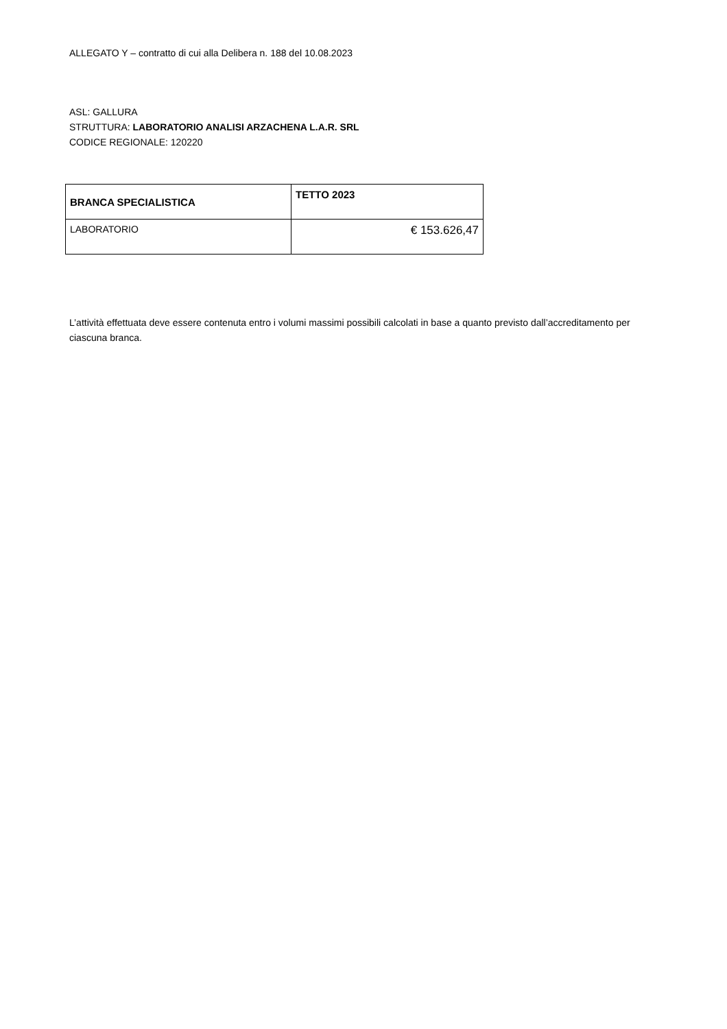ALLEGATO Y – contratto di cui alla Delibera n. 188 del 10.08.2023
ASL: GALLURA
STRUTTURA: LABORATORIO ANALISI ARZACHENA L.A.R. SRL
CODICE REGIONALE: 120220
| BRANCA SPECIALISTICA | TETTO 2023 |
| --- | --- |
| LABORATORIO | € 153.626,47 |
L’attività effettuata deve essere contenuta entro i volumi massimi possibili calcolati in base a quanto previsto dall’accreditamento per ciascuna branca.